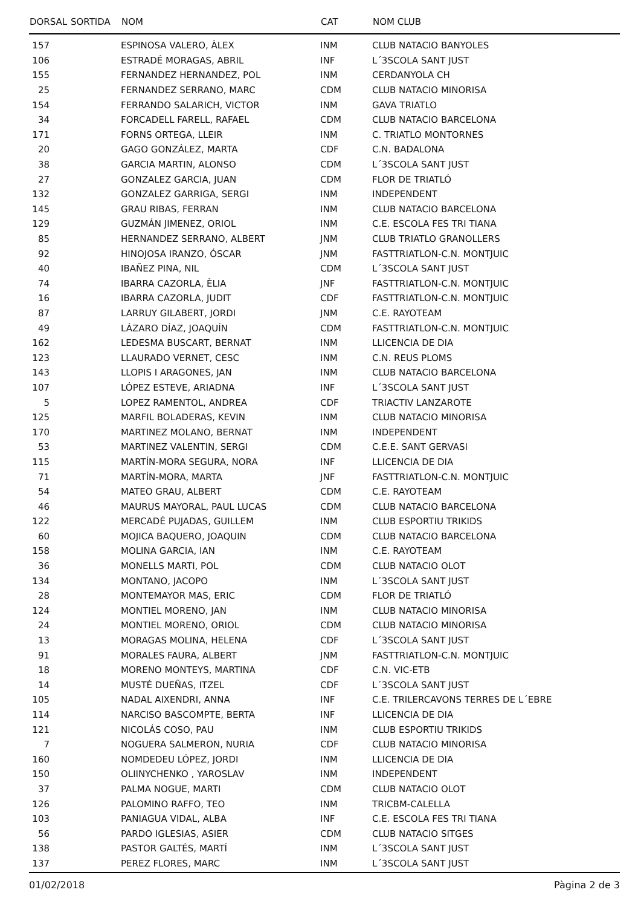| DORSAL | SORTIDA | NOM | CAT | NOM CLUB |
| --- | --- | --- | --- | --- |
| 157 | | ESPINOSA VALERO, ÀLEX | INM | CLUB NATACIO BANYOLES |
| 106 | | ESTRADÉ MORAGAS, ABRIL | INF | L´3SCOLA SANT JUST |
| 155 | | FERNANDEZ HERNANDEZ, POL | INM | CERDANYOLA CH |
| 25 | | FERNANDEZ SERRANO, MARC | CDM | CLUB NATACIO MINORISA |
| 154 | | FERRANDO SALARICH, VICTOR | INM | GAVA TRIATLO |
| 34 | | FORCADELL FARELL, RAFAEL | CDM | CLUB NATACIO BARCELONA |
| 171 | | FORNS ORTEGA, LLEIR | INM | C. TRIATLO MONTORNES |
| 20 | | GAGO GONZÁLEZ, MARTA | CDF | C.N. BADALONA |
| 38 | | GARCIA MARTIN, ALONSO | CDM | L´3SCOLA SANT JUST |
| 27 | | GONZALEZ GARCIA, JUAN | CDM | FLOR DE TRIATLÓ |
| 132 | | GONZALEZ GARRIGA, SERGI | INM | INDEPENDENT |
| 145 | | GRAU RIBAS, FERRAN | INM | CLUB NATACIO BARCELONA |
| 129 | | GUZMÁN JIMENEZ, ORIOL | INM | C.E. ESCOLA FES TRI TIANA |
| 85 | | HERNANDEZ SERRANO, ALBERT | JNM | CLUB TRIATLO GRANOLLERS |
| 92 | | HINOJOSA IRANZO, ÓSCAR | JNM | FASTTRIATLON-C.N. MONTJUIC |
| 40 | | IBAÑEZ PINA, NIL | CDM | L´3SCOLA SANT JUST |
| 74 | | IBARRA CAZORLA, ÈLIA | JNF | FASTTRIATLON-C.N. MONTJUIC |
| 16 | | IBARRA CAZORLA, JUDIT | CDF | FASTTRIATLON-C.N. MONTJUIC |
| 87 | | LARRUY GILABERT, JORDI | JNM | C.E. RAYOTEAM |
| 49 | | LÁZARO DÍAZ, JOAQUÍN | CDM | FASTTRIATLON-C.N. MONTJUIC |
| 162 | | LEDESMA BUSCART, BERNAT | INM | LLICENCIA DE DIA |
| 123 | | LLAURADO VERNET, CESC | INM | C.N. REUS PLOMS |
| 143 | | LLOPIS I ARAGONES, JAN | INM | CLUB NATACIO BARCELONA |
| 107 | | LÓPEZ ESTEVE, ARIADNA | INF | L´3SCOLA SANT JUST |
| 5 | | LOPEZ RAMENTOL, ANDREA | CDF | TRIACTIV LANZAROTE |
| 125 | | MARFIL BOLADERAS, KEVIN | INM | CLUB NATACIO MINORISA |
| 170 | | MARTINEZ MOLANO, BERNAT | INM | INDEPENDENT |
| 53 | | MARTINEZ VALENTIN, SERGI | CDM | C.E.E. SANT GERVASI |
| 115 | | MARTÍN-MORA SEGURA, NORA | INF | LLICENCIA DE DIA |
| 71 | | MARTÍN-MORA, MARTA | JNF | FASTTRIATLON-C.N. MONTJUIC |
| 54 | | MATEO GRAU, ALBERT | CDM | C.E. RAYOTEAM |
| 46 | | MAURUS MAYORAL, PAUL LUCAS | CDM | CLUB NATACIO BARCELONA |
| 122 | | MERCADÉ PUJADAS, GUILLEM | INM | CLUB ESPORTIU TRIKIDS |
| 60 | | MOJICA BAQUERO, JOAQUIN | CDM | CLUB NATACIO BARCELONA |
| 158 | | MOLINA GARCIA, IAN | INM | C.E. RAYOTEAM |
| 36 | | MONELLS MARTI, POL | CDM | CLUB NATACIO OLOT |
| 134 | | MONTANO, JACOPO | INM | L´3SCOLA SANT JUST |
| 28 | | MONTEMAYOR MAS, ERIC | CDM | FLOR DE TRIATLÓ |
| 124 | | MONTIEL MORENO, JAN | INM | CLUB NATACIO MINORISA |
| 24 | | MONTIEL MORENO, ORIOL | CDM | CLUB NATACIO MINORISA |
| 13 | | MORAGAS MOLINA, HELENA | CDF | L´3SCOLA SANT JUST |
| 91 | | MORALES FAURA, ALBERT | JNM | FASTTRIATLON-C.N. MONTJUIC |
| 18 | | MORENO MONTEYS, MARTINA | CDF | C.N. VIC-ETB |
| 14 | | MUSTÉ DUEÑAS, ITZEL | CDF | L´3SCOLA SANT JUST |
| 105 | | NADAL AIXENDRI, ANNA | INF | C.E. TRILERCAVONS TERRES DE L´EBRE |
| 114 | | NARCISO BASCOMPTE, BERTA | INF | LLICENCIA DE DIA |
| 121 | | NICOLÁS COSO, PAU | INM | CLUB ESPORTIU TRIKIDS |
| 7 | | NOGUERA SALMERON, NURIA | CDF | CLUB NATACIO MINORISA |
| 160 | | NOMDEDEU LÓPEZ, JORDI | INM | LLICENCIA DE DIA |
| 150 | | OLIINYCHENKO , YAROSLAV | INM | INDEPENDENT |
| 37 | | PALMA NOGUE, MARTI | CDM | CLUB NATACIO OLOT |
| 126 | | PALOMINO RAFFO, TEO | INM | TRICBM-CALELLA |
| 103 | | PANIAGUA VIDAL, ALBA | INF | C.E. ESCOLA FES TRI TIANA |
| 56 | | PARDO IGLESIAS, ASIER | CDM | CLUB NATACIO SITGES |
| 138 | | PASTOR GALTÉS, MARTÍ | INM | L´3SCOLA SANT JUST |
| 137 | | PEREZ FLORES, MARC | INM | L´3SCOLA SANT JUST |
01/02/2018 Pàgina 2 de 3